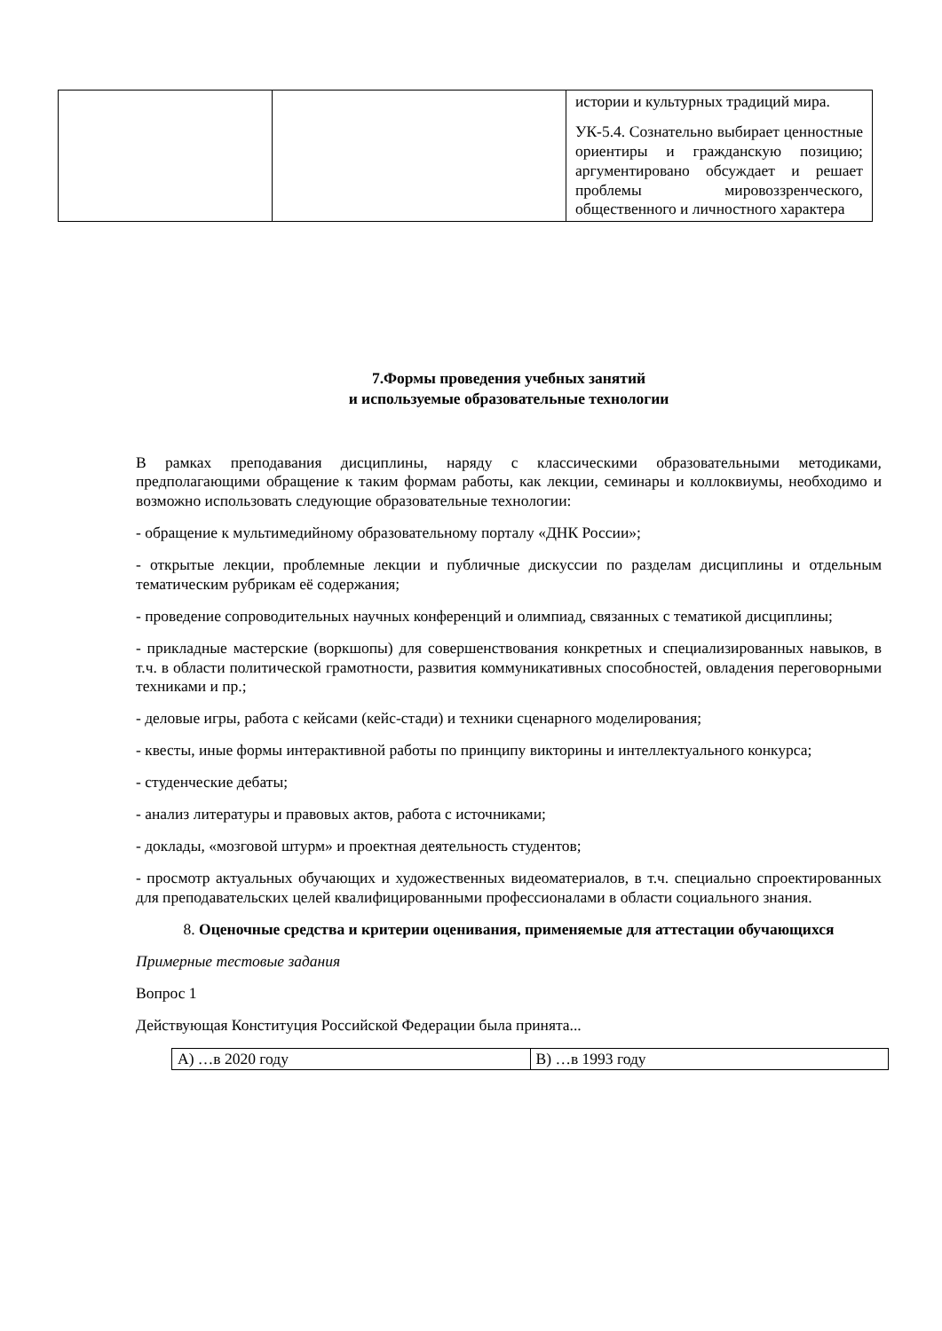| | | истории и культурных традиций мира. УК-5.4. Сознательно выбирает ценностные ориентиры и гражданскую позицию; аргументировано обсуждает и решает проблемы мировоззренческого, общественного и личностного характера |
7.Формы проведения учебных занятий
и используемые образовательные технологии
В рамках преподавания дисциплины, наряду с классическими образовательными методиками, предполагающими обращение к таким формам работы, как лекции, семинары и коллоквиумы, необходимо и возможно использовать следующие образовательные технологии:
- обращение к мультимедийному образовательному порталу «ДНК России»;
- открытые лекции, проблемные лекции и публичные дискуссии по разделам дисциплины и отдельным тематическим рубрикам её содержания;
- проведение сопроводительных научных конференций и олимпиад, связанных с тематикой дисциплины;
- прикладные мастерские (воркшопы) для совершенствования конкретных и специализированных навыков, в т.ч. в области политической грамотности, развития коммуникативных способностей, овладения переговорными техниками и пр.;
- деловые игры, работа с кейсами (кейс-стади) и техники сценарного моделирования;
- квесты, иные формы интерактивной работы по принципу викторины и интеллектуального конкурса;
- студенческие дебаты;
- анализ литературы и правовых актов, работа с источниками;
- доклады, «мозговой штурм» и проектная деятельность студентов;
- просмотр актуальных обучающих и художественных видеоматериалов, в т.ч. специально спроектированных для преподавательских целей квалифицированными профессионалами в области социального знания.
8. Оценочные средства и критерии оценивания, применяемые для аттестации обучающихся
Примерные тестовые задания
Вопрос 1
Действующая Конституция Российской Федерации была принята...
| А) …в 2020 году | B) …в 1993 году |